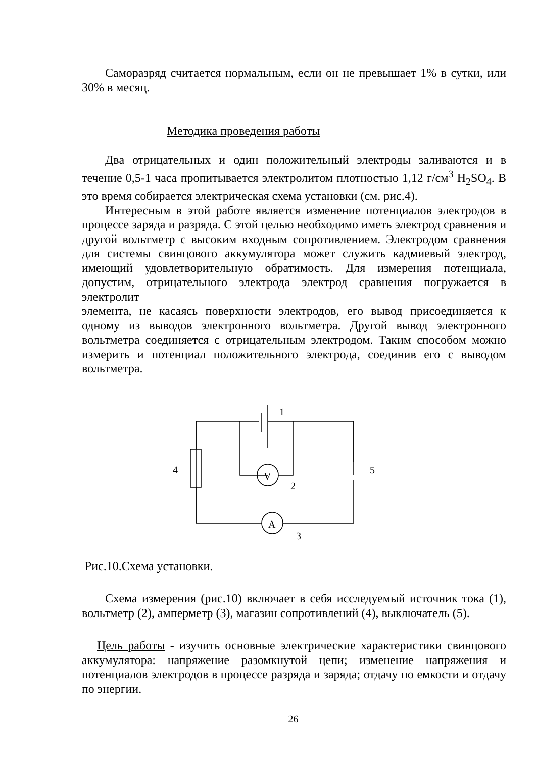Саморазряд считается нормальным, если он не превышает 1% в сутки, или 30% в месяц.
Методика проведения работы
Два отрицательных и один положительный электроды заливаются и в течение 0,5-1 часа пропитывается электролитом плотностью 1,12 г/см<sup>3</sup> H<sub>2</sub>SO<sub>4</sub>. В это время собирается электрическая схема установки (см. рис.4).
Интересным в этой работе является изменение потенциалов электродов в процессе заряда и разряда. С этой целью необходимо иметь электрод сравнения и другой вольтметр с высоким входным сопротивлением. Электродом сравнения для системы свинцового аккумулятора может служить кадмиевый электрод, имеющий удовлетворительную обратимость. Для измерения потенциала, допустим, отрицательного электрода электрод сравнения погружается в электролит
элемента, не касаясь поверхности электродов, его вывод присоединяется к одному из выводов электронного вольтметра. Другой вывод электронного вольтметра соединяется с отрицательным электродом. Таким способом можно измерить и потенциал положительного электрода, соединив его с выводом вольтметра.
1
4
5
V
2
A
3
Рис.10.Схема установки.
Схема измерения (рис.10) включает в себя исследуемый источник тока (1), вольтметр (2), амперметр (3), магазин сопротивлений (4), выключатель (5).
Цель работы - изучить основные электрические характеристики свинцового аккумулятора: напряжение разомкнутой цепи; изменение напряжения и потенциалов электродов в процессе разряда и заряда; отдачу по емкости и отдачу по энергии.
26